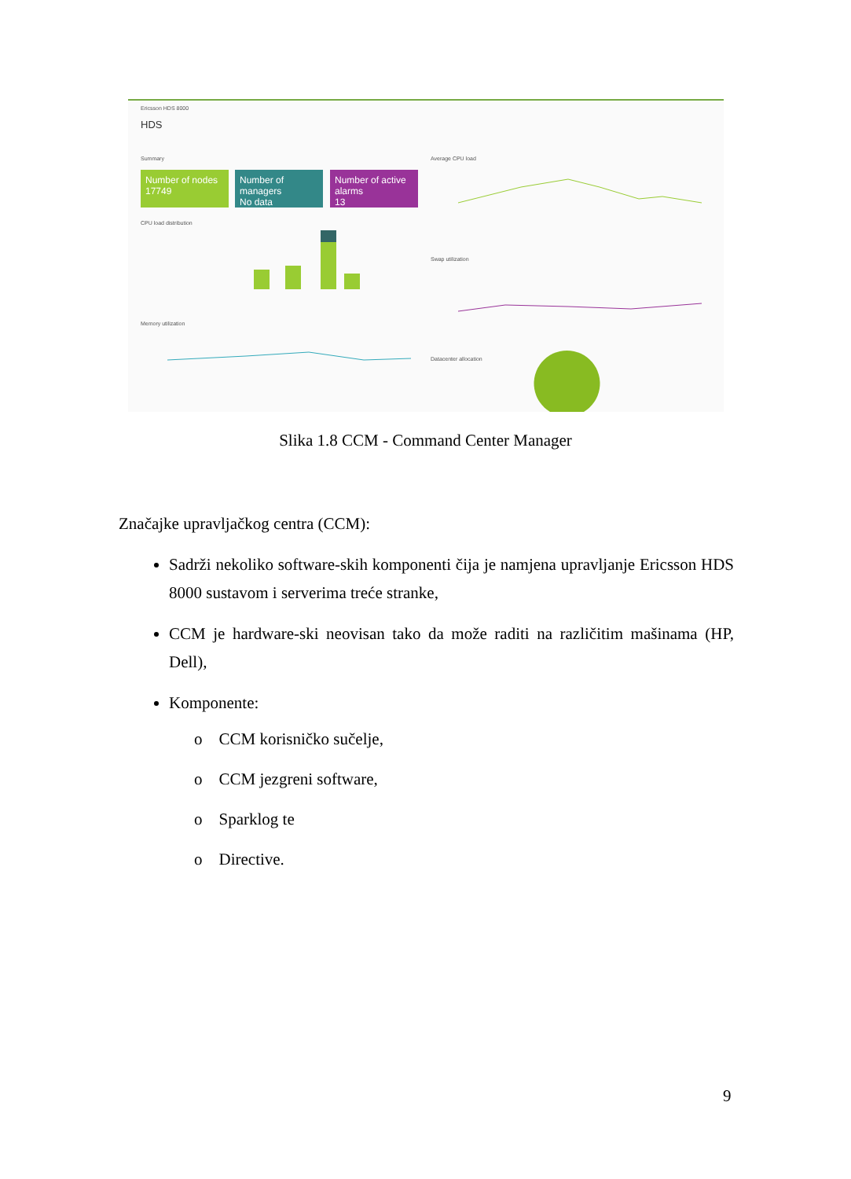Ericsson HDS 8000
HDS
Summary
Number of nodes
17749
Number of managers
No data
Number of active alarms
13
CPU load distribution
Memory utilization
Average CPU load
Swap utilization
Datacenter allocation
Slika 1.8 CCM - Command Center Manager
Značajke upravljačkog centra (CCM):
Sadrži nekoliko software-skih komponenti čija je namjena upravljanje Ericsson HDS 8000 sustavom i serverima treće stranke,
CCM je hardware-ski neovisan tako da može raditi na različitim mašinama (HP, Dell),
Komponente:
o CCM korisničko sučelje,
o CCM jezgreni software,
o Sparklog te
o Directive.
9